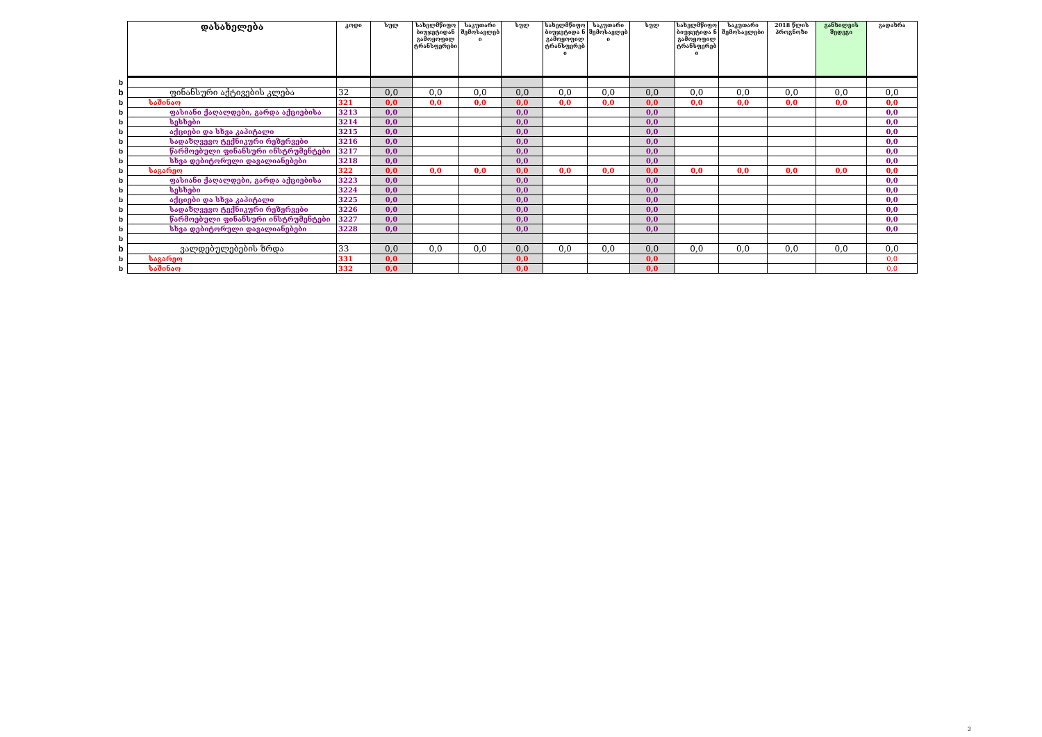| | დასახელება | კოდი | სულ | სახელმწიფო ბიუჯეტიდან გამოყოფილ ტრანსფერები | საკუთარი შემოსავლებ ი | სულ | სახელმწიფო ბიუჯეტიდა ნ გამოყოფილ ტრანსფერებ ი | საკუთარი შემოსავლებ ი | სულ | სახელმწიფო ბიუჯეტიდა ნ გამოყოფილ ტრანსფერებ ი | საკუთარი შემოსავლები | 2018 წლის პროგნოზი | განხილვის შედეგი | გადახრა |
| --- | --- | --- | --- | --- | --- | --- | --- | --- | --- | --- | --- | --- | --- | --- |
| b | | | | | | | | | | | | | | |
| b | ფინანსური აქტივების კლება | 32 | 0,0 | 0,0 | 0,0 | 0,0 | 0,0 | 0,0 | 0,0 | 0,0 | 0,0 | 0,0 | 0,0 | 0,0 |
| b | საშინაო | 321 | 0,0 | 0,0 | 0,0 | 0,0 | 0,0 | 0,0 | 0,0 | 0,0 | 0,0 | 0,0 | 0,0 | 0,0 |
| b | ფასიანი ქაღალდები, გარდა აქციებისა | 3213 | 0,0 | | | 0,0 | | | 0,0 | | | | | 0,0 |
| b | სესხები | 3214 | 0,0 | | | 0,0 | | | 0,0 | | | | | 0,0 |
| b | აქციები და სხვა კაპიტალი | 3215 | 0,0 | | | 0,0 | | | 0,0 | | | | | 0,0 |
| b | სადაზღვევო ტექნიკური რეზერვები | 3216 | 0,0 | | | 0,0 | | | 0,0 | | | | | 0,0 |
| b | წარმოებული ფინანსური ინსტრუმენტები | 3217 | 0,0 | | | 0,0 | | | 0,0 | | | | | 0,0 |
| b | სხვა დებიტორული დავალიანებები | 3218 | 0,0 | | | 0,0 | | | 0,0 | | | | | 0,0 |
| b | საგარეო | 322 | 0,0 | 0,0 | 0,0 | 0,0 | 0,0 | 0,0 | 0,0 | 0,0 | 0,0 | 0,0 | 0,0 | 0,0 |
| b | ფასიანი ქაღალდები, გარდა აქციებისა | 3223 | 0,0 | | | 0,0 | | | 0,0 | | | | | 0,0 |
| b | სესხები | 3224 | 0,0 | | | 0,0 | | | 0,0 | | | | | 0,0 |
| b | აქციები და სხვა კაპიტალი | 3225 | 0,0 | | | 0,0 | | | 0,0 | | | | | 0,0 |
| b | სადაზღვევო ტექნიკური რეზერვები | 3226 | 0,0 | | | 0,0 | | | 0,0 | | | | | 0,0 |
| b | წარმოებული ფინანსური ინსტრუმენტები | 3227 | 0,0 | | | 0,0 | | | 0,0 | | | | | 0,0 |
| b | სხვა დებიტორული დავალიანებები | 3228 | 0,0 | | | 0,0 | | | 0,0 | | | | | 0,0 |
| b | | | | | | | | | | | | | | |
| b | ვალდებულებების ზრდა | 33 | 0,0 | 0,0 | 0,0 | 0,0 | 0,0 | 0,0 | 0,0 | 0,0 | 0,0 | 0,0 | 0,0 | 0,0 |
| b | საგარეო | 331 | 0,0 | | | 0,0 | | | 0,0 | | | | | 0,0 |
| b | საშინაო | 332 | 0,0 | | | 0,0 | | | 0,0 | | | | | 0,0 |
3